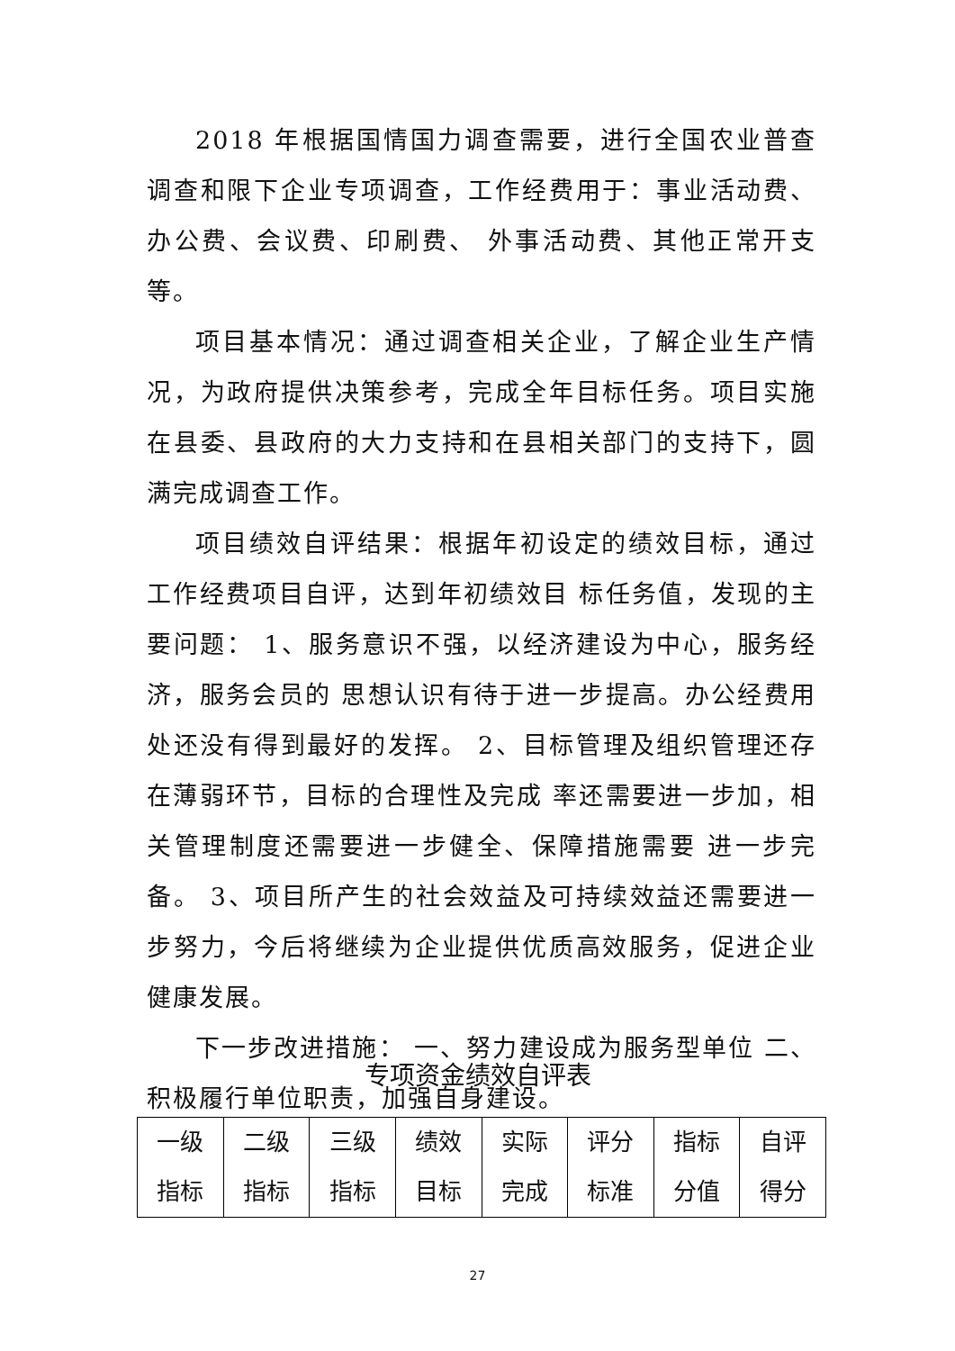2018 年根据国情国力调查需要，进行全国农业普查调查和限下企业专项调查，工作经费用于：事业活动费、办公费、会议费、印刷费、 外事活动费、其他正常开支等。
项目基本情况：通过调查相关企业，了解企业生产情况，为政府提供决策参考，完成全年目标任务。项目实施在县委、县政府的大力支持和在县相关部门的支持下，圆满完成调查工作。
项目绩效自评结果：根据年初设定的绩效目标，通过工作经费项目自评，达到年初绩效目 标任务值，发现的主要问题： 1、服务意识不强，以经济建设为中心，服务经济，服务会员的 思想认识有待于进一步提高。办公经费用处还没有得到最好的发挥。 2、目标管理及组织管理还存在薄弱环节，目标的合理性及完成 率还需要进一步加，相关管理制度还需要进一步健全、保障措施需要 进一步完备。 3、项目所产生的社会效益及可持续效益还需要进一步努力，今后将继续为企业提供优质高效服务，促进企业健康发展。
下一步改进措施： 一、努力建设成为服务型单位 二、积极履行单位职责，加强自身建设。
专项资金绩效自评表
| 一级 指标 | 二级 指标 | 三级 指标 | 绩效 目标 | 实际 完成 | 评分 标准 | 指标 分值 | 自评 得分 |
| --- | --- | --- | --- | --- | --- | --- | --- |
27